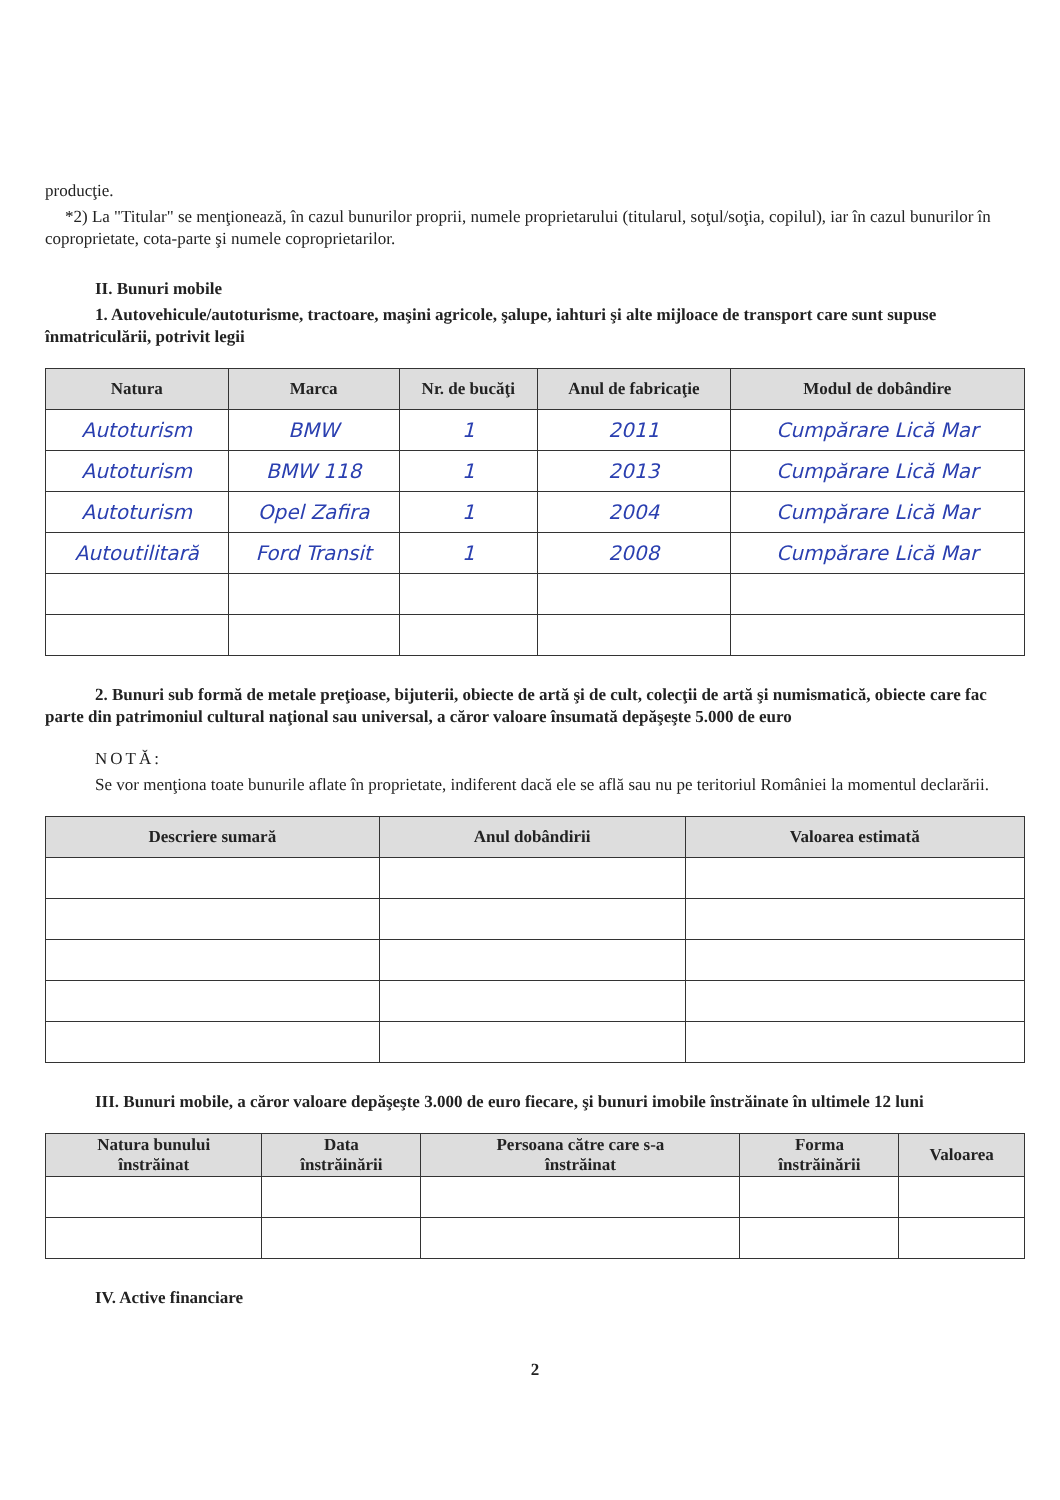producţie.
*2) La "Titular" se menţionează, în cazul bunurilor proprii, numele proprietarului (titularul, soţul/soţia, copilul), iar în cazul bunurilor în coproprietate, cota-parte şi numele coproprietarilor.
II. Bunuri mobile
1. Autovehicule/autoturisme, tractoare, maşini agricole, şalupe, iahturi şi alte mijloace de transport care sunt supuse înmatriculării, potrivit legii
| Natura | Marca | Nr. de bucăţi | Anul de fabricaţie | Modul de dobândire |
| --- | --- | --- | --- | --- |
| Autoturism | BMW | 1 | 2011 | Cumpărare Lică Mar |
| Autoturism | BMW 118 | 1 | 2013 | Cumpărare Lică Mar |
| Autoturism | Opel Zafira | 1 | 2004 | Cumpărare Lică Mar |
| Autoutilitară | Ford Transit | 1 | 2008 | Cumpărare Lică Mar |
2. Bunuri sub formă de metale preţioase, bijuterii, obiecte de artă şi de cult, colecţii de artă şi numismatică, obiecte care fac parte din patrimoniul cultural naţional sau universal, a căror valoare însumată depăşeşte 5.000 de euro
NOTĂ:
Se vor menţiona toate bunurile aflate în proprietate, indiferent dacă ele se află sau nu pe teritoriul României la momentul declarării.
| Descriere sumară | Anul dobândirii | Valoarea estimată |
| --- | --- | --- |
III. Bunuri mobile, a căror valoare depăşeşte 3.000 de euro fiecare, şi bunuri imobile înstrăinate în ultimele 12 luni
| Natura bunului înstrăinat | Data înstrăinării | Persoana către care s-a înstrăinat | Forma înstrăinării | Valoarea |
| --- | --- | --- | --- | --- |
IV. Active financiare
2